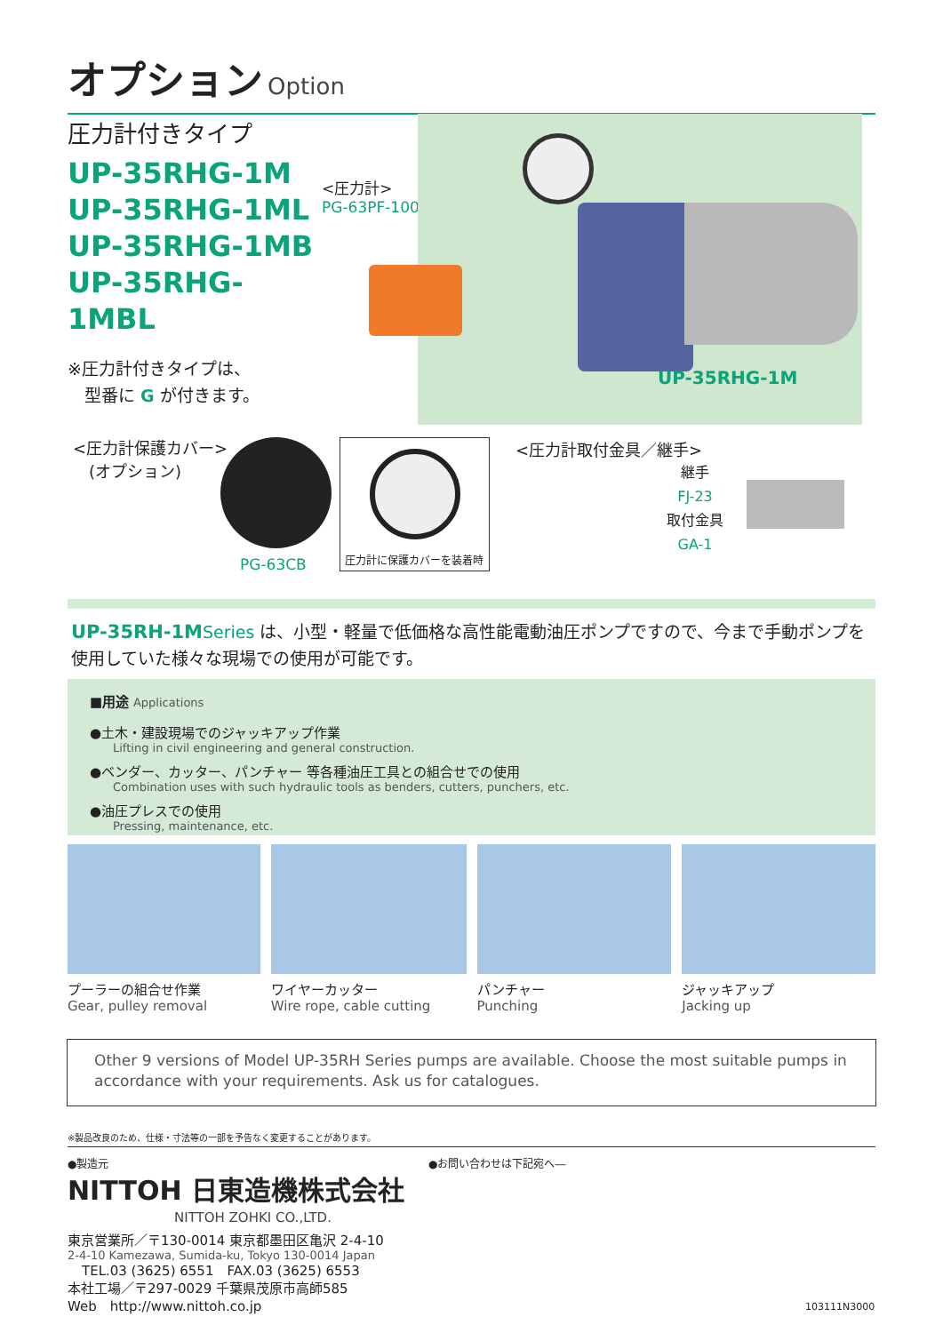オプション Option
圧力計付きタイプ
UP-35RHG-1M
UP-35RHG-1ML
UP-35RHG-1MB
UP-35RHG-1MBL
※圧力計付きタイプは、
　型番に G が付きます。
<圧力計>
PG-63PF-100MPa
UP-35RHG-1M
<圧力計保護カバー>
　(オプション)
PG-63CB
圧力計に保護カバーを装着時
<圧力計取付金具／継手>
継手
FJ-23
取付金具
GA-1
UP-35RH-1M Series は、小型・軽量で低価格な高性能電動油圧ポンプですので、今まで手動ポンプを使用していた様々な現場での使用が可能です。
■用途 Applications
●土木・建設現場でのジャッキアップ作業
Lifting in civil engineering and general construction.
●ベンダー、カッター、パンチャー 等各種油圧工具との組合せでの使用
Combination uses with such hydraulic tools as benders, cutters, punchers, etc.
●油圧プレスでの使用
Pressing, maintenance, etc.
プーラーの組合せ作業
Gear, pulley removal
ワイヤーカッター
Wire rope, cable cutting
パンチャー
Punching
ジャッキアップ
Jacking up
Other 9 versions of Model UP-35RH Series pumps are available. Choose the most suitable pumps in accordance with your requirements. Ask us for catalogues.
※製品改良のため、仕様・寸法等の一部を予告なく変更することがあります。
●製造元
NITTOH 日東造機株式会社
NITTOH ZOHKI CO.,LTD.
東京営業所／〒130-0014 東京都墨田区亀沢 2-4-10
2-4-10 Kamezawa, Sumida-ku, Tokyo 130-0014 Japan
TEL.03 (3625) 6551　FAX.03 (3625) 6553
本社工場／〒297-0029 千葉県茂原市高師585
Web　http://www.nittoh.co.jp
●お問い合わせは下記宛へ―
103111N3000